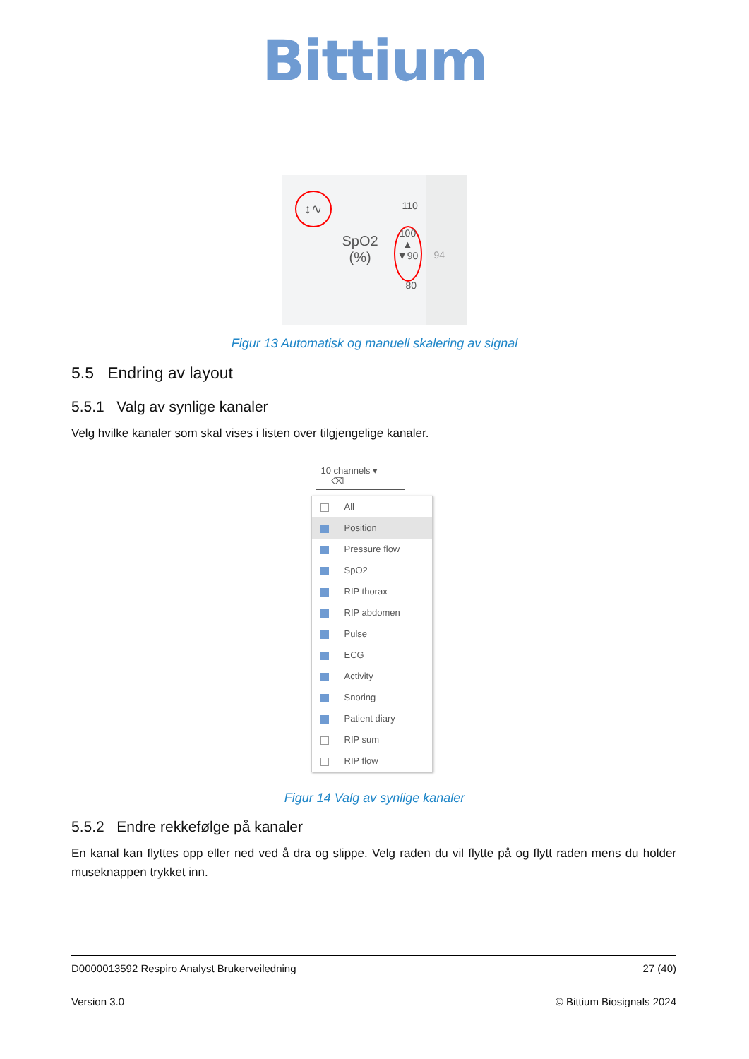Bittium
↕∿ 110
SpO2
(%)
100
▲
▼90
94
80
Figur 13 Automatisk og manuell skalering av signal
5.5 Endring av layout
5.5.1 Valg av synlige kanaler
Velg hvilke kanaler som skal vises i listen over tilgjengelige kanaler.
10 channels ▾ ⌫
All
Position
Pressure flow
SpO2
RIP thorax
RIP abdomen
Pulse
ECG
Activity
Snoring
Patient diary
RIP sum
RIP flow
Figur 14 Valg av synlige kanaler
5.5.2 Endre rekkefølge på kanaler
En kanal kan flyttes opp eller ned ved å dra og slippe. Velg raden du vil flytte på og flytt raden mens du holder museknappen trykket inn.
D0000013592 Respiro Analyst Brukerveiledning 27 (40)
Version 3.0 © Bittium Biosignals 2024